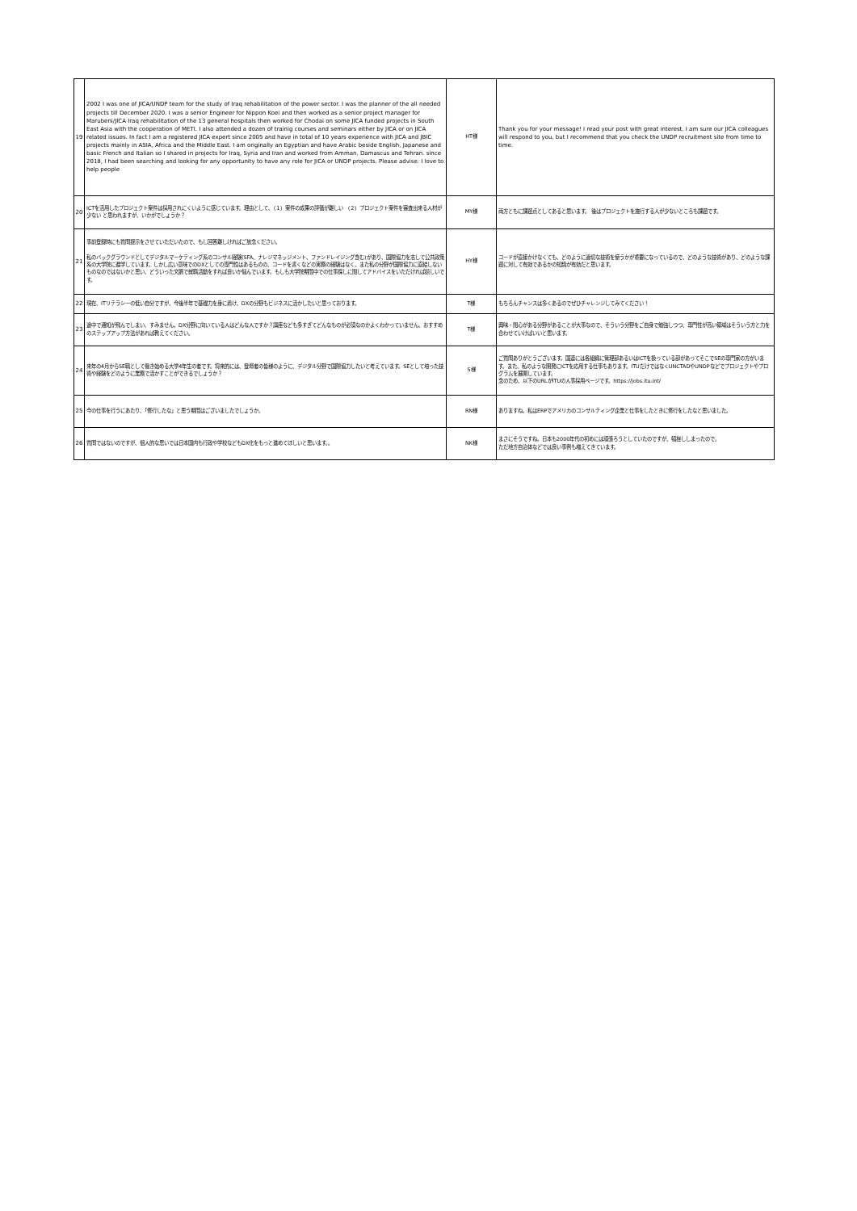| 19 | 2002 I was one of JICA/UNDP team for the study of Iraq rehabilitation of the power sector. I was the planner of the all needed projects till December 2020. I was a senior Engineer for Nippon Koei and then worked as a senior project manager for Marubeni/JICA Iraq rehabilitation of the 13 general hospitals then worked for Chodai on some JICA funded projects in South East Asia with the cooperation of METI. I also attended a dozen of trainig courses and seminars either by JICA or on JICA related issues. In fact I am a registered JICA expert since 2005 and have in total of 10 years experience with JICA and JBIC projects mainly in ASIA, Africa and the Middle East. I am originally an Egyptian and have Arabic beside English, Japanese and basic French and Italian so I shared in projects for Iraq, Syria and Iran and worked from Amman, Damascus and Tehran. since 2018, I had been searching and looking for any opportunity to have any role for JICA or UNDP projects. Please advise. I love to help people | HT様 | Thank you for your message! I read your post with great interest. I am sure our JICA colleagues will respond to you, but I recommend that you check the UNDP recruitment site from time to time. |
| 20 | ICTを活用したプロジェクト案件は採用されにくいように感じています。理由として、（１）案件の成果の評価が難しい （２）プロジェクト案件を審査出来る人材が少ない と思われますが、いかがでしょうか？ | MY様 | 両方ともに課題点としてあると思います。 後はプロジェクトを施行する人が少ないところも課題です。 |
| 21 | 事前登録時にも質問提示をさせていただいたので、もし回答難しければご放念ください。 私のバックグラウンドとしてデジタルマーケティング系のコンサル経験(SFA、ナレジマネッジメント、ファンドレイジング含む)があり、国際協力を志して公共政策系の大学院に進学しています。しかし広い意味でのDXとしての専門性はあるものの、コードを書くなどの実務の経験はなく、また私の分野が国際協力に直結しないものなのではないかと思い、どういった文脈で就職活動をすれば良いか悩んでいます。もしも大学院期間中での仕事探しに関してアドバイスをいただければ嬉しいです。 | HY様 | コードが直接かけなくても、どのように適切な技術を使うかが重要になっているので、どのような技術があり、どのような課題に対して有効であるかの知識が有効だと思います。 |
| 22 | 現在、ITリテラシーの低い自分ですが、今後半年で基礎力を身に着け、DXの分野もビジネスに活かしたいと思っております。 | T様 | もちろんチャンスは多くあるのでぜひチャレンジしてみてください！ |
| 23 | 途中で通知が飛んでしまい、すみません。DX分野に向いている人はどんな人ですか？講座なども多すぎてどんなものが必須なのかよくわかっていません。おすすめのステップアップ方法があれば教えてください。 | T様 | 興味・関心がある分野があることが大事なので、そういう分野をご自身で勉強しつつ、専門性が高い領域はそういう方と力を合わせていけばいいと思います。 |
| 24 | 来年の4月からSE職として働き始める大学4年生の者です。将来的には、登壇者の皆様のように、デジタル分野で国際協力したいと考えています。SEとして培った技術や経験をどのように業務で活かすことができるでしょうか？ | S様 | ご質問ありがとうございます。国連には各組織に管理部あるいはICTを扱っている部があってそこでSEの専門家の方がいます。また、私のような開発にICTを応用する仕事もあります。ITUだけではなくUNCTADやUNDPなどでプロジェクトやプログラムを展開しています。 念のため、以下のURLがITUの人事採用ページです。https://jobs.itu.int/ |
| 25 | 今の仕事を行うにあたり、「修行したな」と思う期間はございましたでしょうか。 | RN様 | ありますね。私はERPでアメリカのコンサルティング企業と仕事をしたときに修行をしたなと思いました。 |
| 26 | 質問ではないのですが、個人的な思いでは日本国内も行政や学校などもDX化をもっと進めてほしいと思います。。 | NK様 | まさにそうですね。日本も2000年代の初めには頑張ろうとしていたのですが、頓挫ししまったので。 ただ地方自治体などでは良い事例も増えてきています。 |